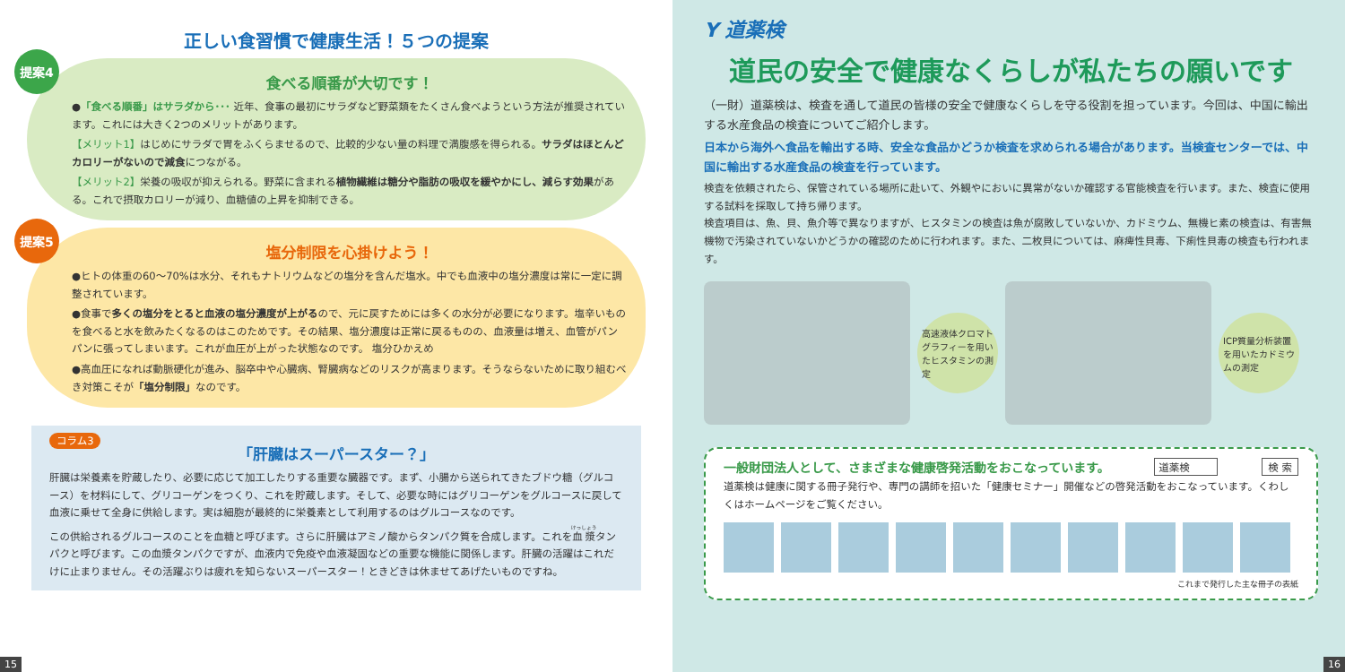正しい食習慣で健康生活！５つの提案
提案4
食べる順番が大切です！
●「食べる順番」はサラダから･･･ 近年、食事の最初にサラダなど野菜類をたくさん食べようという方法が推奨されています。これには大きく2つのメリットがあります。
【メリット1】はじめにサラダで胃をふくらませるので、比較的少ない量の料理で満腹感を得られる。サラダはほとんどカロリーがないので減食につながる。
【メリット2】栄養の吸収が抑えられる。野菜に含まれる植物繊維は糖分や脂肪の吸収を緩やかにし、減らす効果がある。これで摂取カロリーが減り、血糖値の上昇を抑制できる。
提案5
塩分制限を心掛けよう！
●ヒトの体重の60〜70%は水分、それもナトリウムなどの塩分を含んだ塩水。中でも血液中の塩分濃度は常に一定に調整されています。
●食事で多くの塩分をとると血液の塩分濃度が上がるので、元に戻すためには多くの水分が必要になります。塩辛いものを食べると水を飲みたくなるのはこのためです。その結果、塩分濃度は正常に戻るものの、血液量は増え、血管がパンパンに張ってしまいます。これが血圧が上がった状態なのです。 塩分ひかえめ
●高血圧になれば動脈硬化が進み、脳卒中や心臓病、腎臓病などのリスクが高まります。そうならないために取り組むべき対策こそが「塩分制限」なのです。
コラム3
「肝臓はスーパースター？」
肝臓は栄養素を貯蔵したり、必要に応じて加工したりする重要な臓器です。まず、小腸から送られてきたブドウ糖（グルコース）を材料にして、グリコーゲンをつくり、これを貯蔵します。そして、必要な時にはグリコーゲンをグルコースに戻して血液に乗せて全身に供給します。実は細胞が最終的に栄養素として利用するのはグルコースなのです。
この供給されるグルコースのことを血糖と呼びます。さらに肝臓はアミノ酸からタンパク質を合成します。これを血漿タンパクと呼びます。この血漿タンパクですが、血液内で免疫や血液凝固などの重要な機能に関係します。肝臓の活躍はこれだけに止まりません。その活躍ぶりは疲れを知らないスーパースター！ときどきは休ませてあげたいものですね。
15
Y 道薬検
道民の安全で健康なくらしが私たちの願いです
（一財）道薬検は、検査を通して道民の皆様の安全で健康なくらしを守る役割を担っています。今回は、中国に輸出する水産食品の検査についてご紹介します。
日本から海外へ食品を輸出する時、安全な食品かどうか検査を求められる場合があります。当検査センターでは、中国に輸出する水産食品の検査を行っています。
検査を依頼されたら、保管されている場所に赴いて、外観やにおいに異常がないか確認する官能検査を行います。また、検査に使用する試料を採取して持ち帰ります。
検査項目は、魚、貝、魚介等で異なりますが、ヒスタミンの検査は魚が腐敗していないか、カドミウム、無機ヒ素の検査は、有害無機物で汚染されていないかどうかの確認のために行われます。また、二枚貝については、麻痺性貝毒、下痢性貝毒の検査も行われます。
高速液体クロマトグラフィーを用いたヒスタミンの測定
ICP質量分析装置を用いたカドミウムの測定
一般財団法人として、さまざまな健康啓発活動をおこなっています。 道薬検 検 索
道薬検は健康に関する冊子発行や、専門の講師を招いた「健康セミナー」開催などの啓発活動をおこなっています。くわしくはホームページをご覧ください。
これまで発行した主な冊子の表紙
16